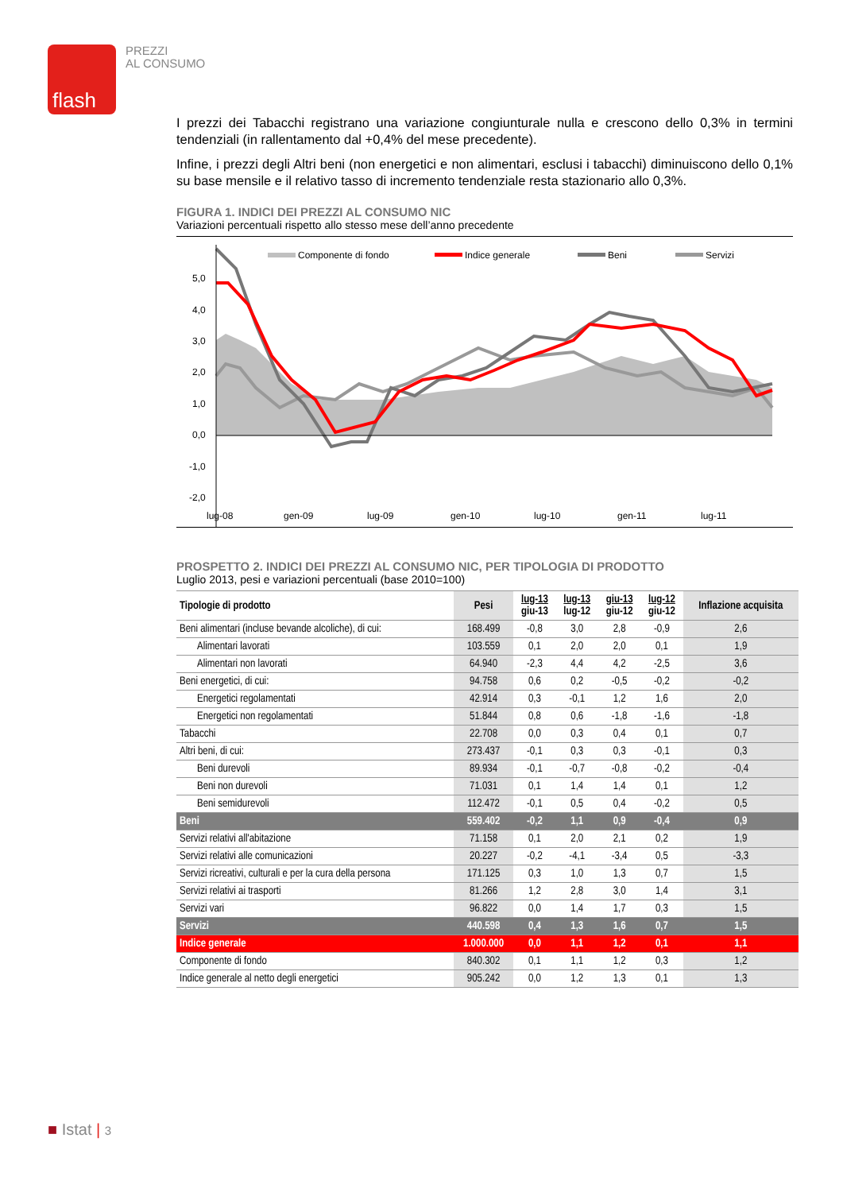flash
PREZZI
AL CONSUMO
I prezzi dei Tabacchi registrano una variazione congiunturale nulla e crescono dello 0,3% in termini tendenziali (in rallentamento dal +0,4% del mese precedente).
Infine, i prezzi degli Altri beni (non energetici e non alimentari, esclusi i tabacchi) diminuiscono dello 0,1% su base mensile e il relativo tasso di incremento tendenziale resta stazionario allo 0,3%.
FIGURA 1. INDICI DEI PREZZI AL CONSUMO NIC
Variazioni percentuali rispetto allo stesso mese dell’anno precedente
Componente di fondo
Indice generale
Beni
Servizi
5,0
4,0
3,0
2,0
1,0
0,0
-1,0
-2,0
lug-08
gen-09
lug-09
gen-10
lug-10
gen-11
lug-11
PROSPETTO 2. INDICI DEI PREZZI AL CONSUMO NIC, PER TIPOLOGIA DI PRODOTTO
Luglio 2013, pesi e variazioni percentuali (base 2010=100)
| Tipologie di prodotto | Pesi | lug-13 giu-13 | lug-13 lug-12 | giu-13 giu-12 | lug-12 giu-12 | Inflazione acquisita |
| --- | --- | --- | --- | --- | --- | --- |
| Beni alimentari (incluse bevande alcoliche), di cui: | 168.499 | -0,8 | 3,0 | 2,8 | -0,9 | 2,6 |
| Alimentari lavorati | 103.559 | 0,1 | 2,0 | 2,0 | 0,1 | 1,9 |
| Alimentari non lavorati | 64.940 | -2,3 | 4,4 | 4,2 | -2,5 | 3,6 |
| Beni energetici, di cui: | 94.758 | 0,6 | 0,2 | -0,5 | -0,2 | -0,2 |
| Energetici regolamentati | 42.914 | 0,3 | -0,1 | 1,2 | 1,6 | 2,0 |
| Energetici non regolamentati | 51.844 | 0,8 | 0,6 | -1,8 | -1,6 | -1,8 |
| Tabacchi | 22.708 | 0,0 | 0,3 | 0,4 | 0,1 | 0,7 |
| Altri beni, di cui: | 273.437 | -0,1 | 0,3 | 0,3 | -0,1 | 0,3 |
| Beni durevoli | 89.934 | -0,1 | -0,7 | -0,8 | -0,2 | -0,4 |
| Beni non durevoli | 71.031 | 0,1 | 1,4 | 1,4 | 0,1 | 1,2 |
| Beni semidurevoli | 112.472 | -0,1 | 0,5 | 0,4 | -0,2 | 0,5 |
| Beni | 559.402 | -0,2 | 1,1 | 0,9 | -0,4 | 0,9 |
| Servizi relativi all'abitazione | 71.158 | 0,1 | 2,0 | 2,1 | 0,2 | 1,9 |
| Servizi relativi alle comunicazioni | 20.227 | -0,2 | -4,1 | -3,4 | 0,5 | -3,3 |
| Servizi ricreativi, culturali e per la cura della persona | 171.125 | 0,3 | 1,0 | 1,3 | 0,7 | 1,5 |
| Servizi relativi ai trasporti | 81.266 | 1,2 | 2,8 | 3,0 | 1,4 | 3,1 |
| Servizi vari | 96.822 | 0,0 | 1,4 | 1,7 | 0,3 | 1,5 |
| Servizi | 440.598 | 0,4 | 1,3 | 1,6 | 0,7 | 1,5 |
| Indice generale | 1.000.000 | 0,0 | 1,1 | 1,2 | 0,1 | 1,1 |
| Componente di fondo | 840.302 | 0,1 | 1,1 | 1,2 | 0,3 | 1,2 |
| Indice generale al netto degli energetici | 905.242 | 0,0 | 1,2 | 1,3 | 0,1 | 1,3 |
■ Istat | 3